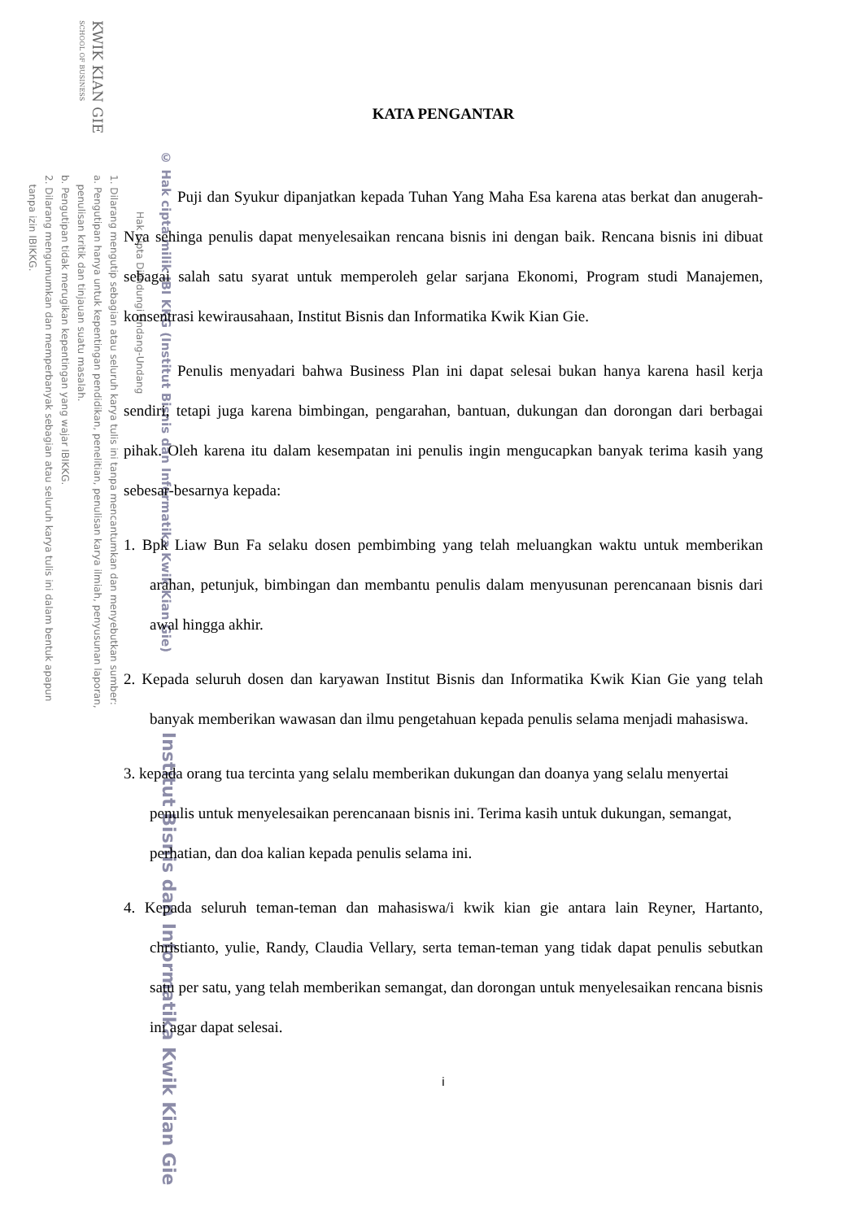KWIK KIAN GIE
SCHOOL OF BUSINESS
© Hak cipta milik IBI KKG (Institut Bisnis dan Informatika Kwik Kian Gie)
Hak Cipta Dilindungi Undang-Undang
1. Dilarang mengutip sebagian atau seluruh karya tulis ini tanpa mencantumkan dan menyebutkan sumber:
a. Pengutipan hanya untuk kepentingan pendidikan, penelitian, penulisan karya ilmiah, penyusunan laporan,
penulisan kritik dan tinjauan suatu masalah.
b. Pengutipan tidak merugikan kepentingan yang wajar IBIKKG.
2. Dilarang mengumumkan dan memperbanyak sebagian atau seluruh karya tulis ini dalam bentuk apapun
tanpa izin IBIKKG.
Institut Bisnis dan Informatika Kwik Kian Gie
KATA PENGANTAR
Puji dan Syukur dipanjatkan kepada Tuhan Yang Maha Esa karena atas berkat dan anugerah-Nya sehinga penulis dapat menyelesaikan rencana bisnis ini dengan baik. Rencana bisnis ini dibuat sebagai salah satu syarat untuk memperoleh gelar sarjana Ekonomi, Program studi Manajemen, konsentrasi kewirausahaan, Institut Bisnis dan Informatika Kwik Kian Gie.
Penulis menyadari bahwa Business Plan ini dapat selesai bukan hanya karena hasil kerja sendiri, tetapi juga karena bimbingan, pengarahan, bantuan, dukungan dan dorongan dari berbagai pihak. Oleh karena itu dalam kesempatan ini penulis ingin mengucapkan banyak terima kasih yang sebesar-besarnya kepada:
1. Bpk Liaw Bun Fa selaku dosen pembimbing yang telah meluangkan waktu untuk memberikan arahan, petunjuk, bimbingan dan membantu penulis dalam menyusunan perencanaan bisnis dari awal hingga akhir.
2. Kepada seluruh dosen dan karyawan Institut Bisnis dan Informatika Kwik Kian Gie yang telah banyak memberikan wawasan dan ilmu pengetahuan kepada penulis selama menjadi mahasiswa.
3. kepada orang tua tercinta yang selalu memberikan dukungan dan doanya yang selalu menyertai penulis untuk menyelesaikan perencanaan bisnis ini. Terima kasih untuk dukungan, semangat, perhatian, dan doa kalian kepada penulis selama ini.
4. Kepada seluruh teman-teman dan mahasiswa/i kwik kian gie antara lain Reyner, Hartanto, christianto, yulie, Randy, Claudia Vellary, serta teman-teman yang tidak dapat penulis sebutkan satu per satu, yang telah memberikan semangat, dan dorongan untuk menyelesaikan rencana bisnis ini agar dapat selesai.
i